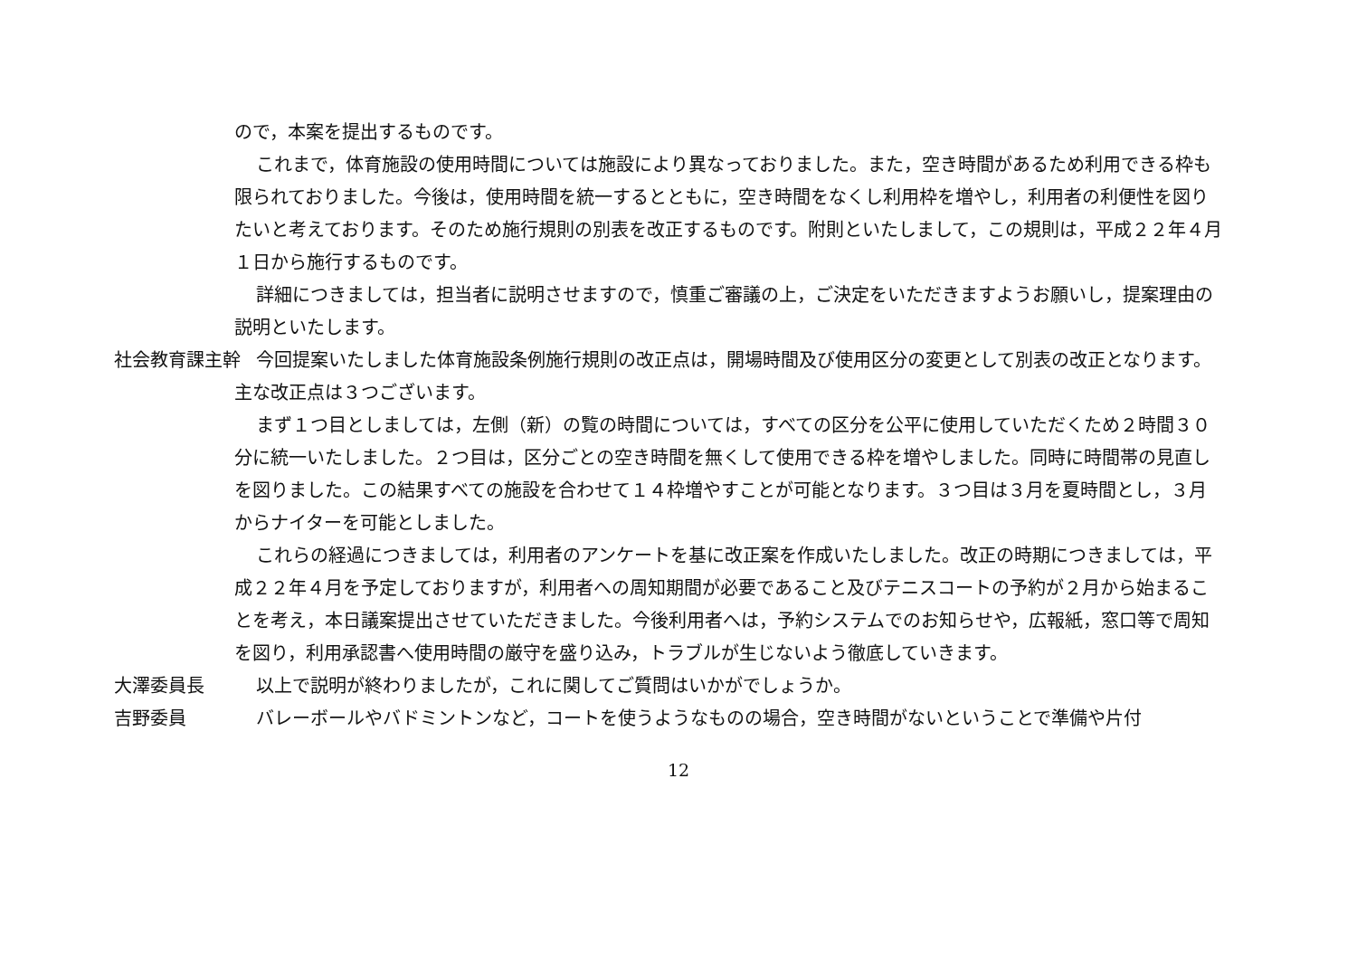ので，本案を提出するものです。
これまで，体育施設の使用時間については施設により異なっておりました。また，空き時間があるため利用できる枠も限られておりました。今後は，使用時間を統一するとともに，空き時間をなくし利用枠を増やし，利用者の利便性を図りたいと考えております。そのため施行規則の別表を改正するものです。附則といたしまして，この規則は，平成２２年４月１日から施行するものです。
詳細につきましては，担当者に説明させますので，慎重ご審議の上，ご決定をいただきますようお願いし，提案理由の説明といたします。
社会教育課主幹 今回提案いたしました体育施設条例施行規則の改正点は，開場時間及び使用区分の変更として別表の改正となります。主な改正点は３つございます。
まず１つ目としましては，左側（新）の覧の時間については，すべての区分を公平に使用していただくため２時間３０分に統一いたしました。２つ目は，区分ごとの空き時間を無くして使用できる枠を増やしました。同時に時間帯の見直しを図りました。この結果すべての施設を合わせて１４枠増やすことが可能となります。３つ目は３月を夏時間とし，３月からナイターを可能としました。
これらの経過につきましては，利用者のアンケートを基に改正案を作成いたしました。改正の時期につきましては，平成２２年４月を予定しておりますが，利用者への周知期間が必要であること及びテニスコートの予約が２月から始まることを考え，本日議案提出させていただきました。今後利用者へは，予約システムでのお知らせや，広報紙，窓口等で周知を図り，利用承認書へ使用時間の厳守を盛り込み，トラブルが生じないよう徹底していきます。
大澤委員長 以上で説明が終わりましたが，これに関してご質問はいかがでしょうか。
吉野委員 バレーボールやバドミントンなど，コートを使うようなものの場合，空き時間がないということで準備や片付
12